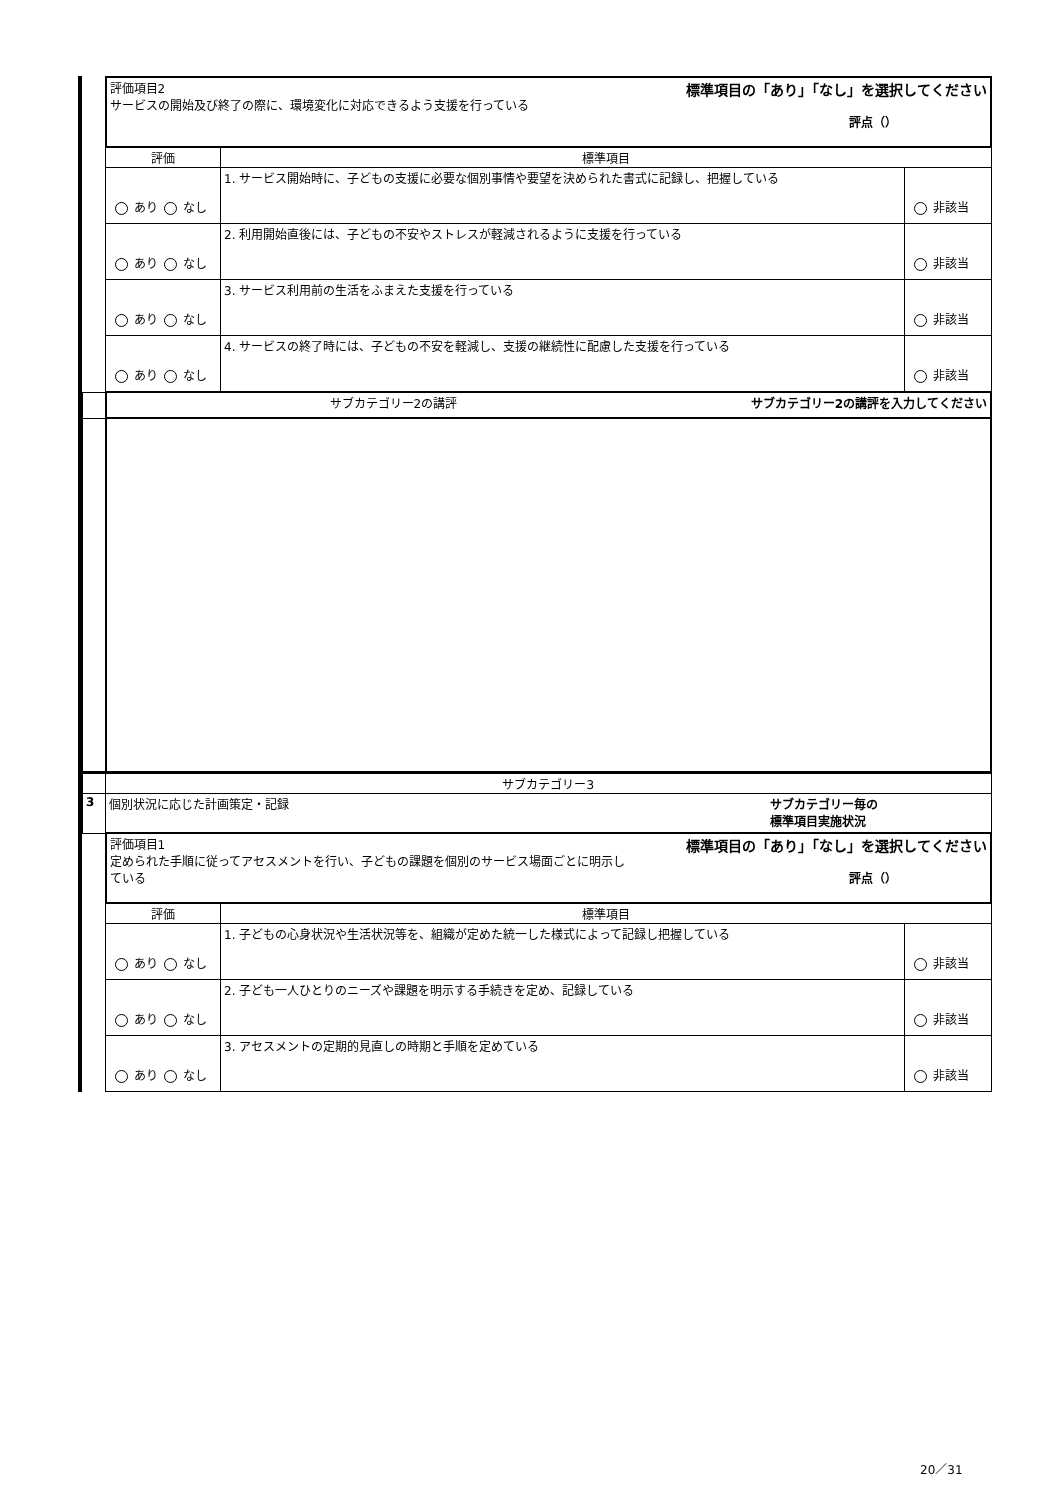| | 標準項目の「あり」「なし」を選択してください 評価項目2 サービスの開始及び終了の際に、環境変化に対応できるよう支援を行っている 評点（） | | |
| | 評価 | 標準項目 | |
| | あり なし | 1. サービス開始時に、子どもの支援に必要な個別事情や要望を決められた書式に記録し、把握している | 非該当 |
| | あり なし | 2. 利用開始直後には、子どもの不安やストレスが軽減されるように支援を行っている | 非該当 |
| | あり なし | 3. サービス利用前の生活をふまえた支援を行っている | 非該当 |
| | あり なし | 4. サービスの終了時には、子どもの不安を軽減し、支援の継続性に配慮した支援を行っている | 非該当 |
| | サブカテゴリー2の講評を入力してください サブカテゴリー2の講評 | | |
| | サブカテゴリー3 | | |
| 3 | サブカテゴリー毎の 標準項目実施状況 個別状況に応じた計画策定・記録 | | |
| | 標準項目の「あり」「なし」を選択してください 評価項目1 定められた手順に従ってアセスメントを行い、子どもの課題を個別のサービス場面ごとに明示し ている 評点（） | | |
| | 評価 | 標準項目 | |
| | あり なし | 1. 子どもの心身状況や生活状況等を、組織が定めた統一した様式によって記録し把握している | 非該当 |
| | あり なし | 2. 子ども一人ひとりのニーズや課題を明示する手続きを定め、記録している | 非該当 |
| | あり なし | 3. アセスメントの定期的見直しの時期と手順を定めている | 非該当 |
20／31